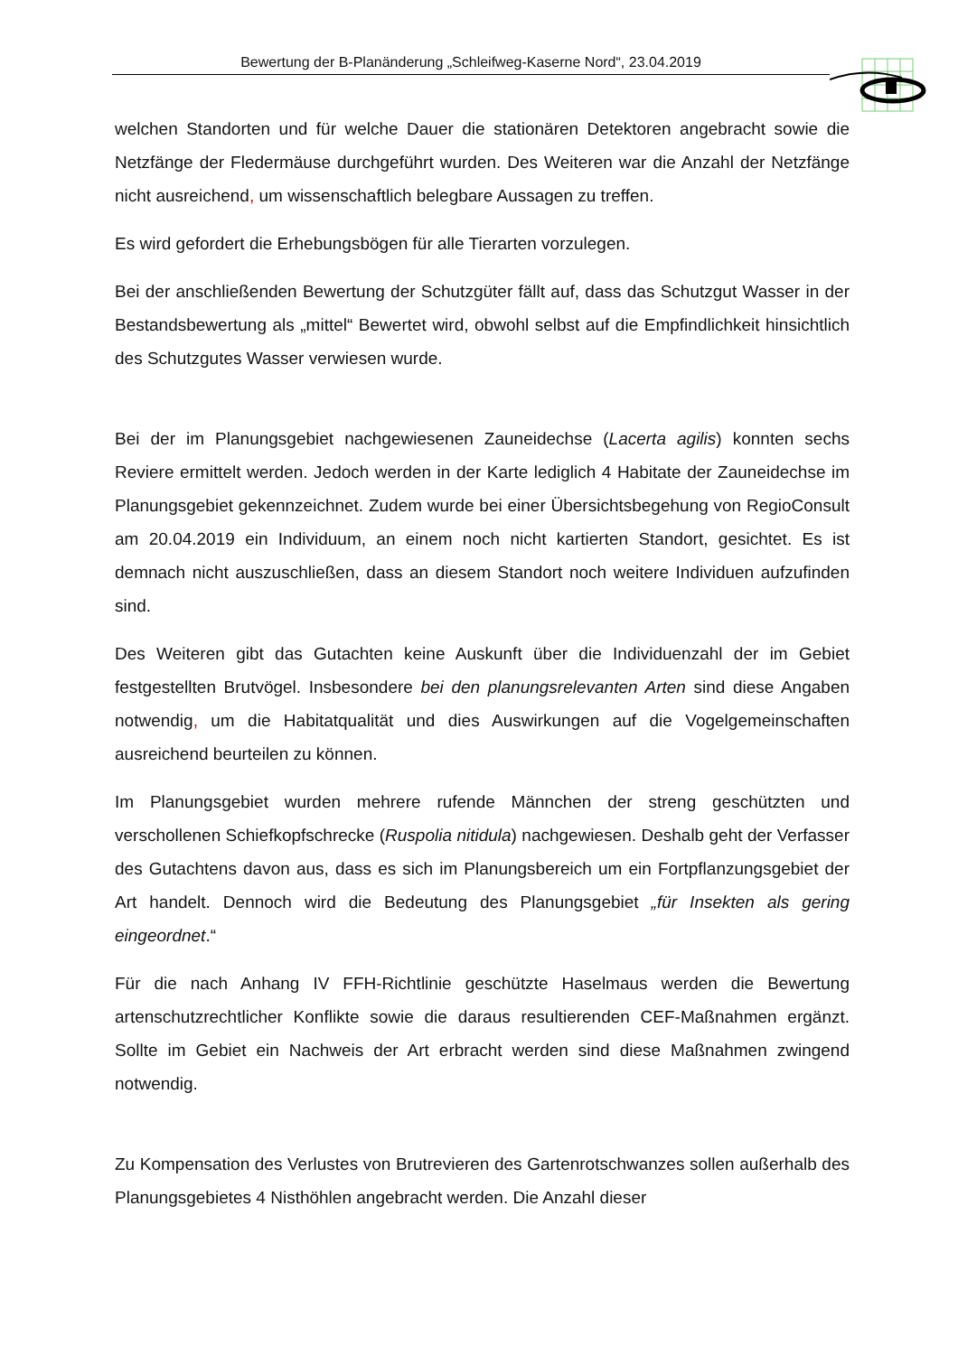Bewertung der B-Planänderung „Schleifweg-Kaserne Nord“, 23.04.2019
welchen Standorten und für welche Dauer die stationären Detektoren angebracht sowie die Netzfänge der Fledermäuse durchgeführt wurden. Des Weiteren war die Anzahl der Netzfänge nicht ausreichend, um wissenschaftlich belegbare Aussagen zu treffen.
Es wird gefordert die Erhebungsbögen für alle Tierarten vorzulegen.
Bei der anschließenden Bewertung der Schutzgüter fällt auf, dass das Schutzgut Wasser in der Bestandsbewertung als „mittel“ Bewertet wird, obwohl selbst auf die Empfindlichkeit hinsichtlich des Schutzgutes Wasser verwiesen wurde.
Bei der im Planungsgebiet nachgewiesenen Zauneidechse (Lacerta agilis) konnten sechs Reviere ermittelt werden. Jedoch werden in der Karte lediglich 4 Habitate der Zauneidechse im Planungsgebiet gekennzeichnet. Zudem wurde bei einer Übersichtsbegehung von RegioConsult am 20.04.2019 ein Individuum, an einem noch nicht kartierten Standort, gesichtet. Es ist demnach nicht auszuschließen, dass an diesem Standort noch weitere Individuen aufzufinden sind.
Des Weiteren gibt das Gutachten keine Auskunft über die Individuenzahl der im Gebiet festgestellten Brutvögel. Insbesondere bei den planungsrelevanten Arten sind diese Angaben notwendig, um die Habitatqualität und dies Auswirkungen auf die Vogelgemeinschaften ausreichend beurteilen zu können.
Im Planungsgebiet wurden mehrere rufende Männchen der streng geschützten und verschollenen Schiefkopfschrecke (Ruspolia nitidula) nachgewiesen. Deshalb geht der Verfasser des Gutachtens davon aus, dass es sich im Planungsbereich um ein Fortpflanzungsgebiet der Art handelt. Dennoch wird die Bedeutung des Planungsgebiet „für Insekten als gering eingeordnet.“
Für die nach Anhang IV FFH-Richtlinie geschützte Haselmaus werden die Bewertung artenschutzrechtlicher Konflikte sowie die daraus resultierenden CEF-Maßnahmen ergänzt. Sollte im Gebiet ein Nachweis der Art erbracht werden sind diese Maßnahmen zwingend notwendig.
Zu Kompensation des Verlustes von Brutrevieren des Gartenrotschwanzes sollen außerhalb des Planungsgebietes 4 Nisthöhlen angebracht werden. Die Anzahl dieser